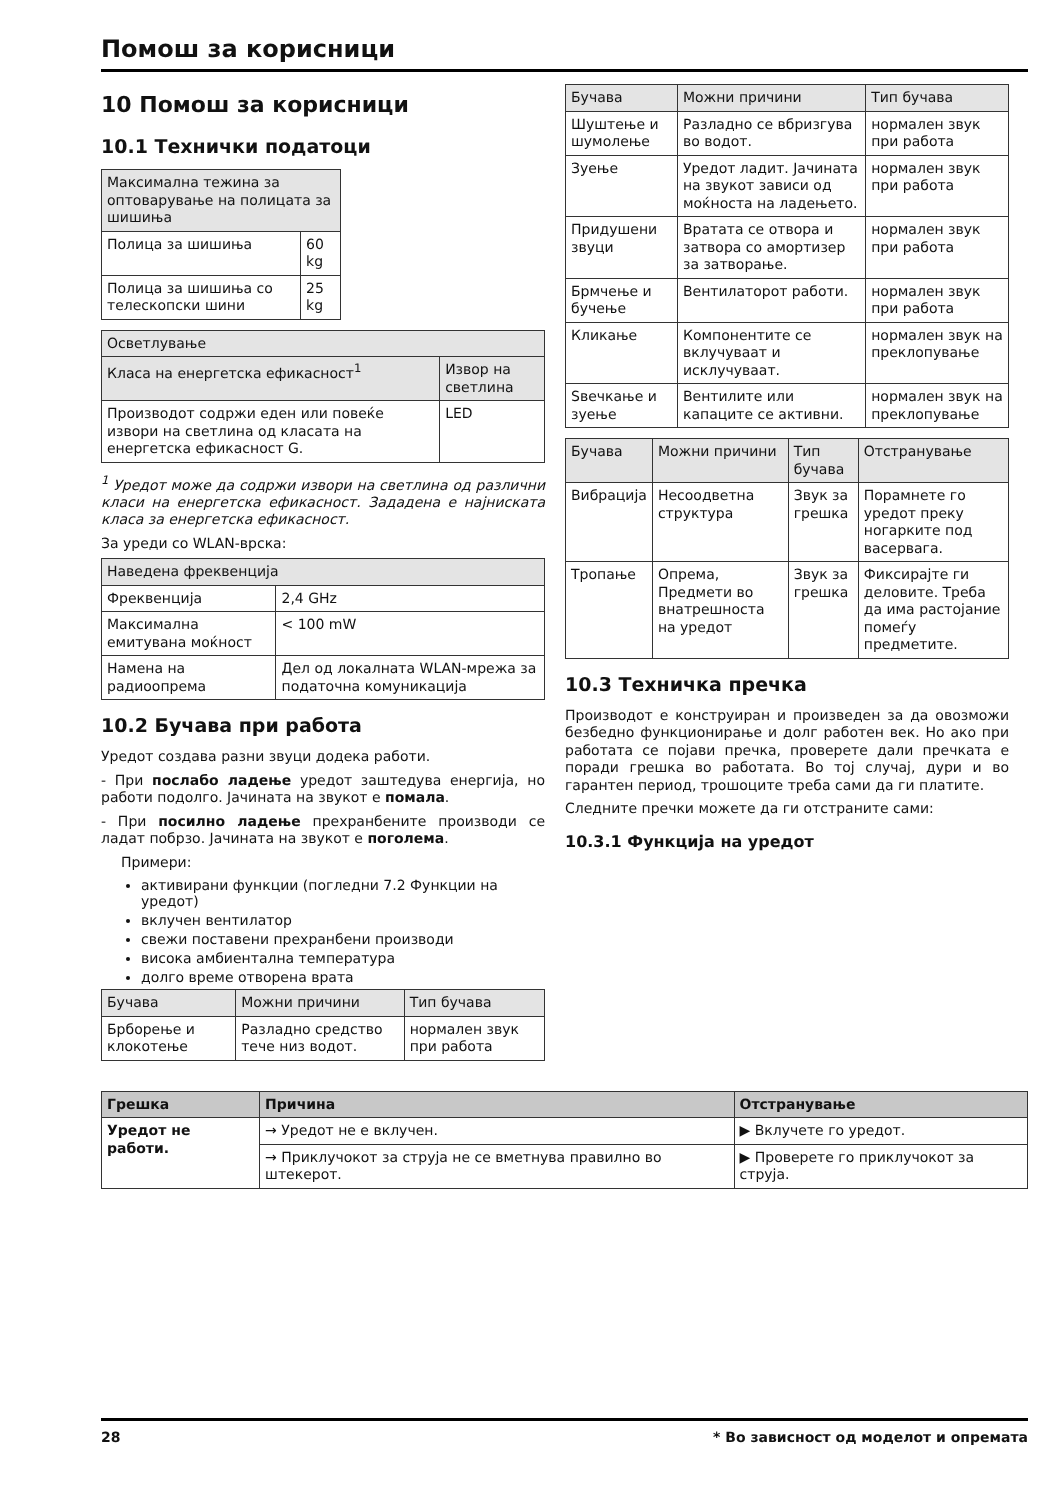Помош за корисници
10 Помош за корисници
10.1 Технички податоци
| Максимална тежина за оптоварување на полицата за шишиња | |
| --- | --- |
| Полица за шишиња | 60 kg |
| Полица за шишиња со телескопски шини | 25 kg |
| Осветлување | |
| --- | --- |
| Класа на енергетска ефикасност<sup>1</sup> | Извор на светлина |
| Производот содржи еден или повеќе извори на светлина од класата на енергетска ефикасност G. | LED |
<sup>1</sup> Уредот може да содржи извори на светлина од различни класи на енергетска ефикасност. Зададена е најниската класа за енергетска ефикасност.
За уреди со WLAN-врска:
| Наведена фреквенција | |
| --- | --- |
| Фреквенција | 2,4 GHz |
| Максимална емитувана моќност | < 100 mW |
| Намена на радиоопрема | Дел од локалната WLAN-мрежа за податочна комуникација |
10.2 Бучава при работа
Уредот создава разни звуци додека работи.
- При послабо ладење уредот заштедува енергија, но работи подолго. Јачината на звукот е помала.
- При посилно ладење прехранбените производи се ладат побрзо. Јачината на звукот е поголема.
Примери:
активирани функции (погледни 7.2 Функции на уредот)
вклучен вентилатор
свежи поставени прехранбени производи
висока амбиентална температура
долго време отворена врата
| Бучава | Можни причини | Тип бучава |
| --- | --- | --- |
| Брборење и клокотење | Разладно средство тече низ водот. | нормален звук при работа |
| Бучава | Можни причини | Тип бучава |
| --- | --- | --- |
| Шуштење и шумолење | Разладно се вбризгува во водот. | нормален звук при работа |
| Зуење | Уредот ладит. Јачината на звукот зависи од моќноста на ладењето. | нормален звук при работа |
| Придушени звуци | Вратата се отвора и затвора со амортизер за затворање. | нормален звук при работа |
| Брмчење и бучење | Вентилаторот работи. | нормален звук при работа |
| Кликање | Компонентите се вклучуваат и исклучуваат. | нормален звук на преклопување |
| Ѕвечкање и зуење | Вентилите или капаците се активни. | нормален звук на преклопување |
| Бучава | Можни причини | Тип бучава | Отстранување |
| --- | --- | --- | --- |
| Вибрација | Несоодветна структура | Звук за грешка | Порамнете го уредот преку ногарките под васервага. |
| Тропање | Опрема, Предмети во внатрешноста на уредот | Звук за грешка | Фиксирајте ги деловите. Треба да има растојание помеѓу предметите. |
10.3 Техничка пречка
Производот е конструиран и произведен за да овозможи безбедно функционирање и долг работен век. Но ако при работата се појави пречка, проверете дали пречката е поради грешка во работата. Во тој случај, дури и во гарантен период, трошоците треба сами да ги платите.
Следните пречки можете да ги отстраните сами:
10.3.1 Функција на уредот
| Грешка | Причина | Отстранување |
| --- | --- | --- |
| Уредот не работи. | → Уредот не е вклучен. | ▶ Вклучете го уредот. |
| | → Приклучокот за струја не се вметнува правилно во штекерот. | ▶ Проверете го приклучокот за струја. |
28 * Во зависност од моделот и опремата